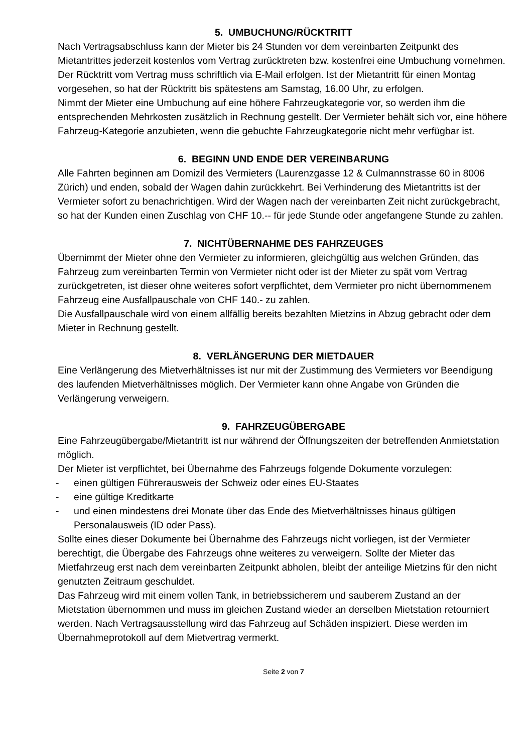5. UMBUCHUNG/RÜCKTRITT
Nach Vertragsabschluss kann der Mieter bis 24 Stunden vor dem vereinbarten Zeitpunkt des Mietantrittes jederzeit kostenlos vom Vertrag zurücktreten bzw. kostenfrei eine Umbuchung vornehmen. Der Rücktritt vom Vertrag muss schriftlich via E-Mail erfolgen. Ist der Mietantritt für einen Montag vorgesehen, so hat der Rücktritt bis spätestens am Samstag, 16.00 Uhr, zu erfolgen.
Nimmt der Mieter eine Umbuchung auf eine höhere Fahrzeugkategorie vor, so werden ihm die entsprechenden Mehrkosten zusätzlich in Rechnung gestellt. Der Vermieter behält sich vor, eine höhere Fahrzeug-Kategorie anzubieten, wenn die gebuchte Fahrzeugkategorie nicht mehr verfügbar ist.
6. BEGINN UND ENDE DER VEREINBARUNG
Alle Fahrten beginnen am Domizil des Vermieters (Laurenzgasse 12 & Culmannstrasse 60 in 8006 Zürich) und enden, sobald der Wagen dahin zurückkehrt. Bei Verhinderung des Mietantritts ist der Vermieter sofort zu benachrichtigen. Wird der Wagen nach der vereinbarten Zeit nicht zurückgebracht, so hat der Kunden einen Zuschlag von CHF 10.-- für jede Stunde oder angefangene Stunde zu zahlen.
7. NICHTÜBERNAHME DES FAHRZEUGES
Übernimmt der Mieter ohne den Vermieter zu informieren, gleichgültig aus welchen Gründen, das Fahrzeug zum vereinbarten Termin von Vermieter nicht oder ist der Mieter zu spät vom Vertrag zurückgetreten, ist dieser ohne weiteres sofort verpflichtet, dem Vermieter pro nicht übernommenem Fahrzeug eine Ausfallpauschale von CHF 140.- zu zahlen.
Die Ausfallpauschale wird von einem allfällig bereits bezahlten Mietzins in Abzug gebracht oder dem Mieter in Rechnung gestellt.
8. VERLÄNGERUNG DER MIETDAUER
Eine Verlängerung des Mietverhältnisses ist nur mit der Zustimmung des Vermieters vor Beendigung des laufenden Mietverhältnisses möglich. Der Vermieter kann ohne Angabe von Gründen die Verlängerung verweigern.
9. FAHRZEUGÜBERGABE
Eine Fahrzeugübergabe/Mietantritt ist nur während der Öffnungszeiten der betreffenden Anmietstation möglich.
Der Mieter ist verpflichtet, bei Übernahme des Fahrzeugs folgende Dokumente vorzulegen:
- einen gültigen Führerausweis der Schweiz oder eines EU-Staates
- eine gültige Kreditkarte
- und einen mindestens drei Monate über das Ende des Mietverhältnisses hinaus gültigen Personalausweis (ID oder Pass).
Sollte eines dieser Dokumente bei Übernahme des Fahrzeugs nicht vorliegen, ist der Vermieter berechtigt, die Übergabe des Fahrzeugs ohne weiteres zu verweigern. Sollte der Mieter das Mietfahrzeug erst nach dem vereinbarten Zeitpunkt abholen, bleibt der anteilige Mietzins für den nicht genutzten Zeitraum geschuldet.
Das Fahrzeug wird mit einem vollen Tank, in betriebssicherem und sauberem Zustand an der Mietstation übernommen und muss im gleichen Zustand wieder an derselben Mietstation retourniert werden. Nach Vertragsausstellung wird das Fahrzeug auf Schäden inspiziert. Diese werden im Übernahmeprotokoll auf dem Mietvertrag vermerkt.
Seite 2 von 7